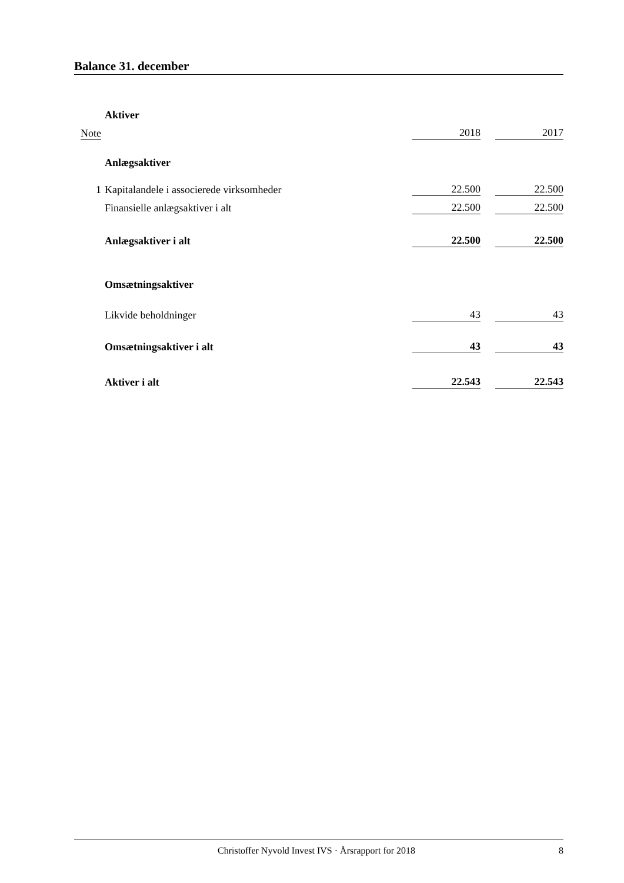Balance 31. december
| | Aktiver | | | |
| Note | | 2018 | | 2017 |
| | Anlægsaktiver | | | |
| 1 | Kapitalandele i associerede virksomheder | 22.500 | | 22.500 |
| | Finansielle anlægsaktiver i alt | 22.500 | | 22.500 |
| | Anlægsaktiver i alt | 22.500 | | 22.500 |
| | Omsætningsaktiver | | | |
| | Likvide beholdninger | 43 | | 43 |
| | Omsætningsaktiver i alt | 43 | | 43 |
| | Aktiver i alt | 22.543 | | 22.543 |
Christoffer Nyvold Invest IVS · Årsrapport for 2018 8